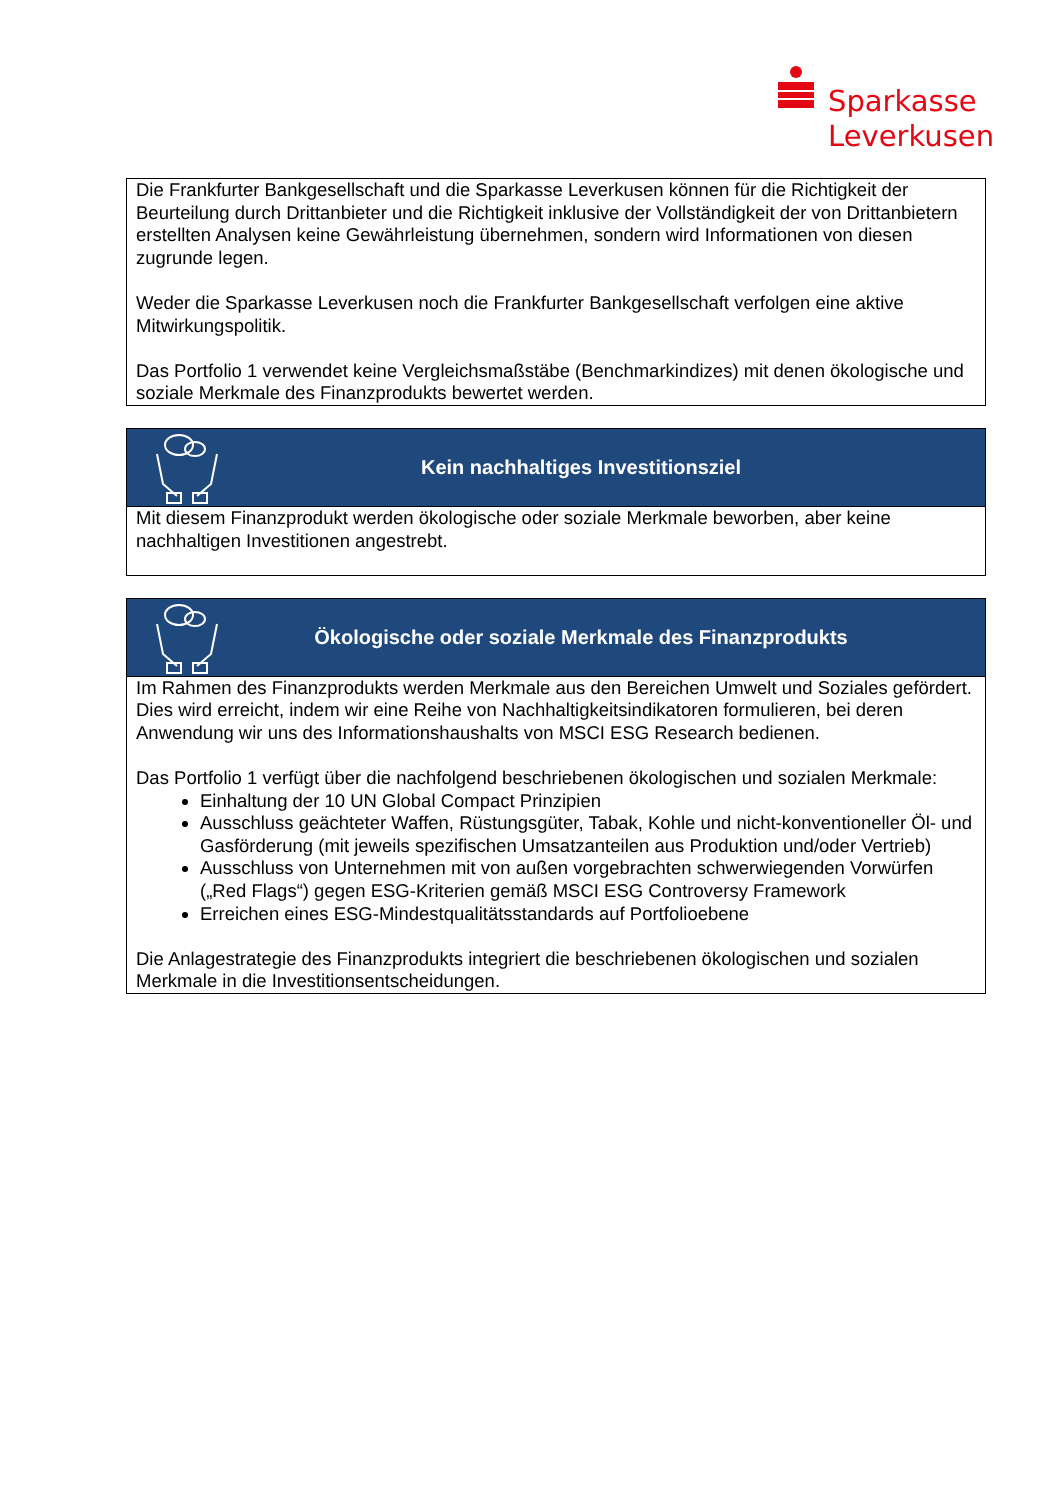Sparkasse
Leverkusen
Die Frankfurter Bankgesellschaft und die Sparkasse Leverkusen können für die Richtigkeit der Beurteilung durch Drittanbieter und die Richtigkeit inklusive der Vollständigkeit der von Drittanbietern erstellten Analysen keine Gewährleistung übernehmen, sondern wird Informationen von diesen zugrunde legen.
Weder die Sparkasse Leverkusen noch die Frankfurter Bankgesellschaft verfolgen eine aktive Mitwirkungspolitik.
Das Portfolio 1 verwendet keine Vergleichsmaßstäbe (Benchmarkindizes) mit denen ökologische und soziale Merkmale des Finanzprodukts bewertet werden.
Kein nachhaltiges Investitionsziel
Mit diesem Finanzprodukt werden ökologische oder soziale Merkmale beworben, aber keine nachhaltigen Investitionen angestrebt.
Ökologische oder soziale Merkmale des Finanzprodukts
Im Rahmen des Finanzprodukts werden Merkmale aus den Bereichen Umwelt und Soziales gefördert. Dies wird erreicht, indem wir eine Reihe von Nachhaltigkeitsindikatoren formulieren, bei deren Anwendung wir uns des Informationshaushalts von MSCI ESG Research bedienen.
Das Portfolio 1 verfügt über die nachfolgend beschriebenen ökologischen und sozialen Merkmale:
Einhaltung der 10 UN Global Compact Prinzipien
Ausschluss geächteter Waffen, Rüstungsgüter, Tabak, Kohle und nicht-konventioneller Öl- und Gasförderung (mit jeweils spezifischen Umsatzanteilen aus Produktion und/oder Vertrieb)
Ausschluss von Unternehmen mit von außen vorgebrachten schwerwiegenden Vorwürfen („Red Flags“) gegen ESG-Kriterien gemäß MSCI ESG Controversy Framework
Erreichen eines ESG-Mindestqualitätsstandards auf Portfolioebene
Die Anlagestrategie des Finanzprodukts integriert die beschriebenen ökologischen und sozialen Merkmale in die Investitionsentscheidungen.